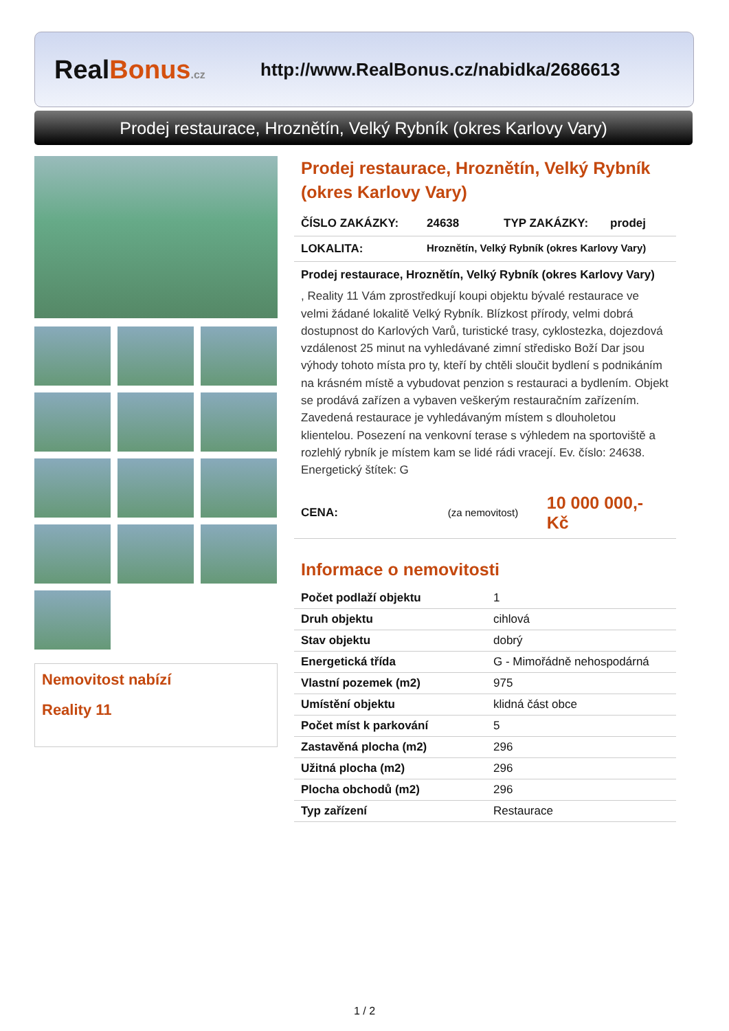RealBonus.cz
http://www.RealBonus.cz/nabidka/2686613
Prodej restaurace, Hroznětín, Velký Rybník (okres Karlovy Vary)
Nemovitost nabízí
Reality 11
Prodej restaurace, Hroznětín, Velký Rybník (okres Karlovy Vary)
ČÍSLO ZAKÁZKY: 24638 TYP ZAKÁZKY: prodej
LOKALITA: Hroznětín, Velký Rybník (okres Karlovy Vary)
Prodej restaurace, Hroznětín, Velký Rybník (okres Karlovy Vary)
, Reality 11 Vám zprostředkují koupi objektu bývalé restaurace ve velmi žádané lokalitě Velký Rybník. Blízkost přírody, velmi dobrá dostupnost do Karlových Varů, turistické trasy, cyklostezka, dojezdová vzdálenost 25 minut na vyhledávané zimní středisko Boží Dar jsou výhody tohoto místa pro ty, kteří by chtěli sloučit bydlení s podnikáním na krásném místě a vybudovat penzion s restauraci a bydlením. Objekt se prodává zařízen a vybaven veškerým restauračním zařízením. Zavedená restaurace je vyhledávaným místem s dlouholetou klientelou. Posezení na venkovní terase s výhledem na sportoviště a rozlehlý rybník je místem kam se lidé rádi vracejí. Ev. číslo: 24638. Energetický štítek: G
CENA: (za nemovitost) 10 000 000,- Kč
Informace o nemovitosti
| Počet podlaží objektu | 1 |
| Druh objektu | cihlová |
| Stav objektu | dobrý |
| Energetická třída | G - Mimořádně nehospodárná |
| Vlastní pozemek (m2) | 975 |
| Umístění objektu | klidná část obce |
| Počet míst k parkování | 5 |
| Zastavěná plocha (m2) | 296 |
| Užitná plocha (m2) | 296 |
| Plocha obchodů (m2) | 296 |
| Typ zařízení | Restaurace |
1 / 2